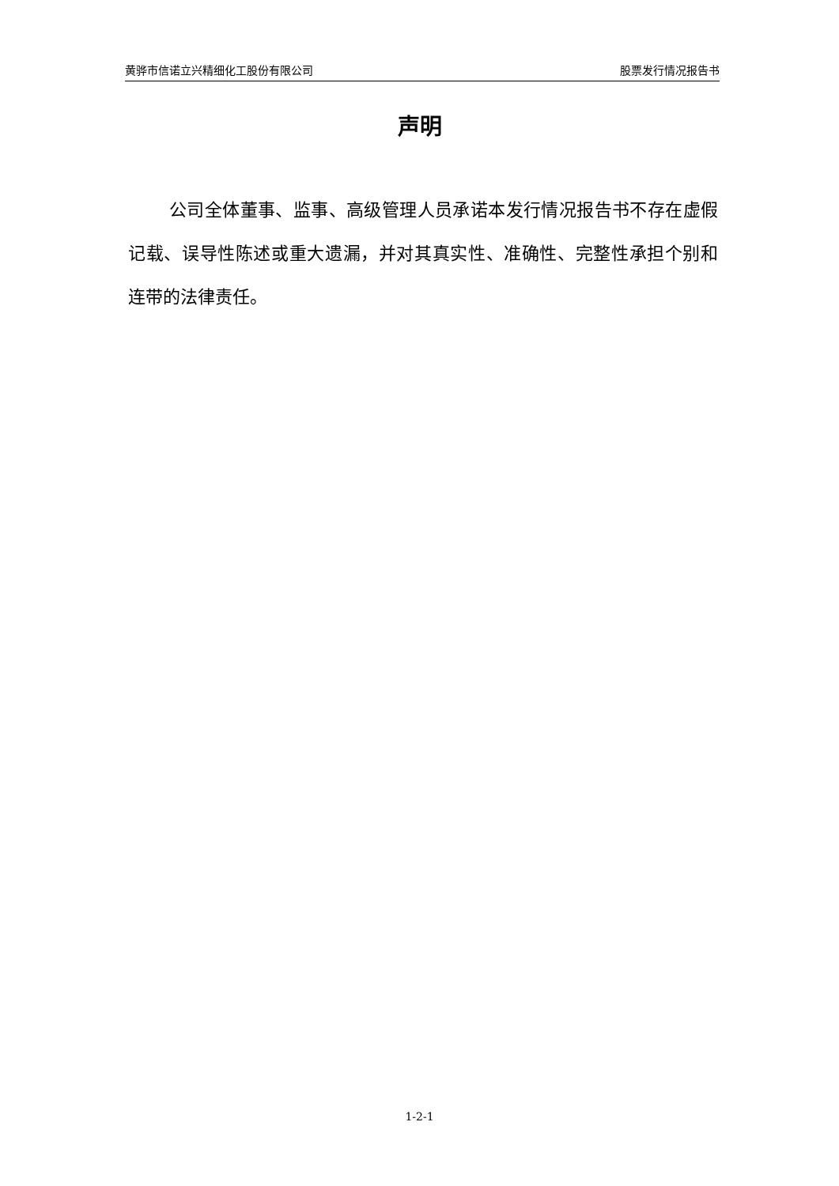黄骅市信诺立兴精细化工股份有限公司 股票发行情况报告书
声明
公司全体董事、监事、高级管理人员承诺本发行情况报告书不存在虚假记载、误导性陈述或重大遗漏，并对其真实性、准确性、完整性承担个别和连带的法律责任。
1-2-1